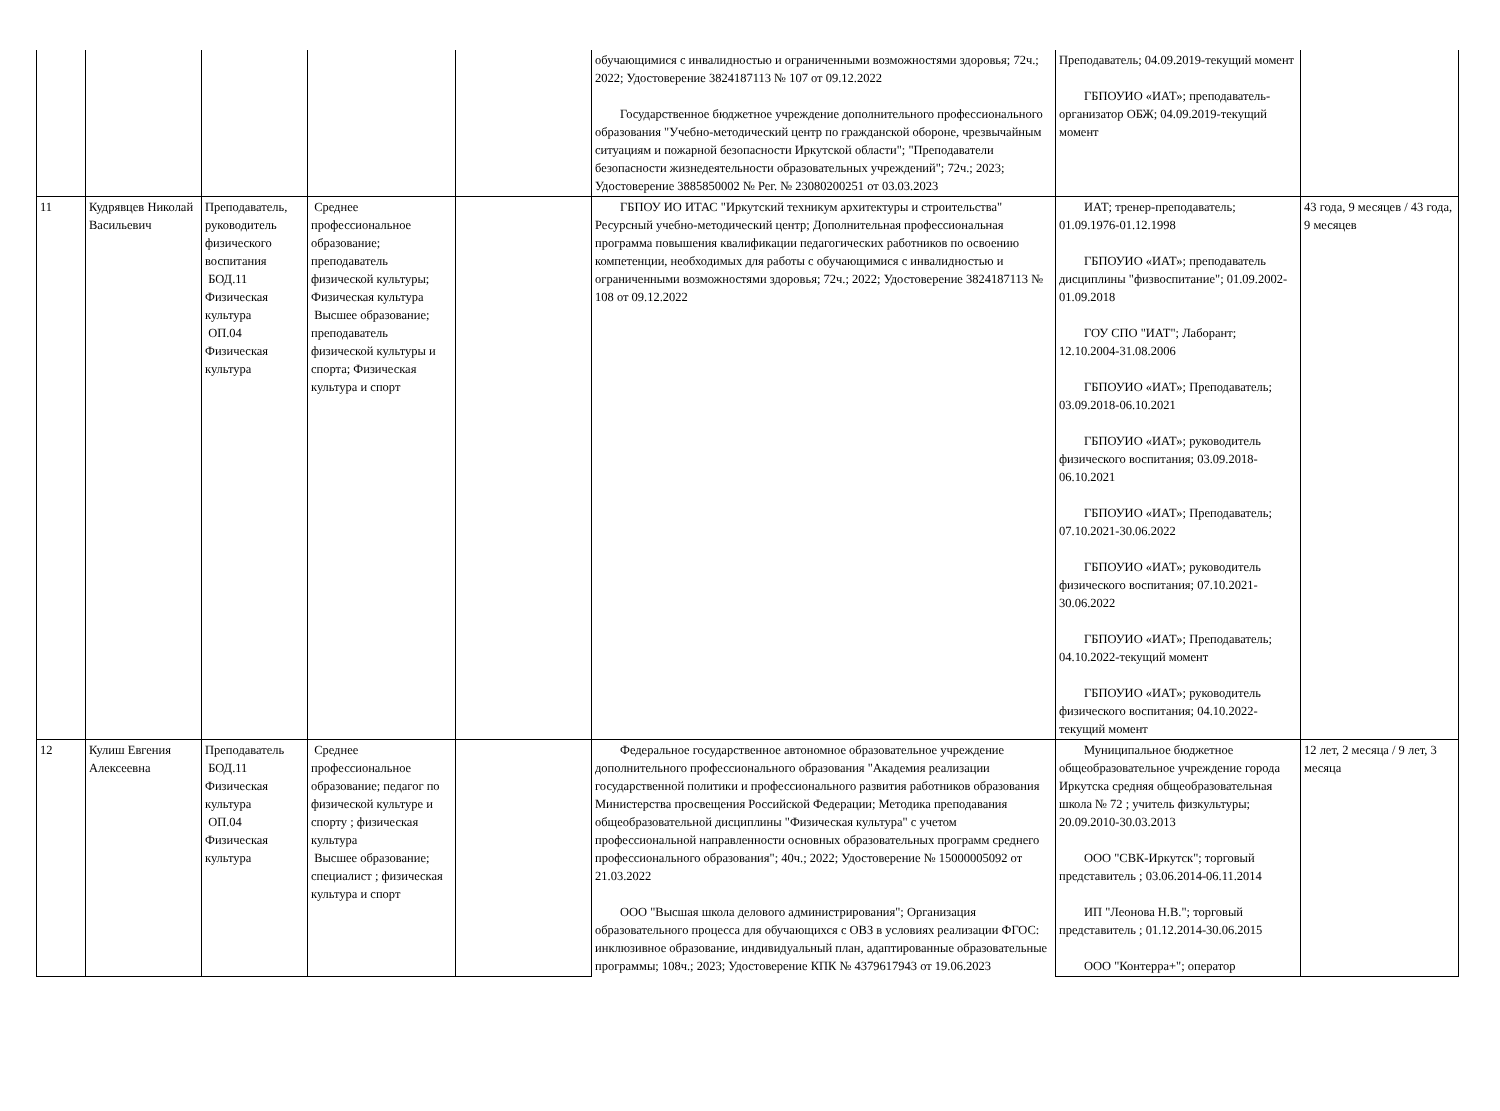| | | | | | обучающимися с инвалидностью и ограниченными возможностями здоровья; 72ч.; 2022; Удостоверение 3824187113 № 107 от 09.12.2022 Государственное бюджетное учреждение дополнительного профессионального образования "Учебно-методический центр по гражданской обороне, чрезвычайным ситуациям и пожарной безопасности Иркутской области"; "Преподаватели безопасности жизнедеятельности образовательных учреждений"; 72ч.; 2023; Удостоверение 3885850002 № Рег. № 23080200251 от 03.03.2023 | Преподаватель; 04.09.2019-текущий момент ГБПОУИО «ИАТ»; преподаватель-организатор ОБЖ; 04.09.2019-текущий момент | |
| 11 | Кудрявцев Николай Васильевич | Преподаватель, руководитель физического воспитания БОД.11 Физическая культура ОП.04 Физическая культура | Среднее профессиональное образование; преподаватель физической культуры; Физическая культура Высшее образование; преподаватель физической культуры и спорта; Физическая культура и спорт | | ГБПОУ ИО ИТАС "Иркутский техникум архитектуры и строительства" Ресурсный учебно-методический центр; Дополнительная профессиональная программа повышения квалификации педагогических работников по освоению компетенции, необходимых для работы с обучающимися с инвалидностью и ограниченными возможностями здоровья; 72ч.; 2022; Удостоверение 3824187113 № 108 от 09.12.2022 | ИАТ; тренер-преподаватель; 01.09.1976-01.12.1998 ГБПОУИО «ИАТ»; преподаватель дисциплины "физвоспитание"; 01.09.2002-01.09.2018 ГОУ СПО "ИАТ"; Лаборант; 12.10.2004-31.08.2006 ГБПОУИО «ИАТ»; Преподаватель; 03.09.2018-06.10.2021 ГБПОУИО «ИАТ»; руководитель физического воспитания; 03.09.2018-06.10.2021 ГБПОУИО «ИАТ»; Преподаватель; 07.10.2021-30.06.2022 ГБПОУИО «ИАТ»; руководитель физического воспитания; 07.10.2021-30.06.2022 ГБПОУИО «ИАТ»; Преподаватель; 04.10.2022-текущий момент ГБПОУИО «ИАТ»; руководитель физического воспитания; 04.10.2022-текущий момент | 43 года, 9 месяцев / 43 года, 9 месяцев |
| 12 | Кулиш Евгения Алексеевна | Преподаватель БОД.11 Физическая культура ОП.04 Физическая культура | Среднее профессиональное образование; педагог по физической культуре и спорту ; физическая культура Высшее образование; специалист ; физическая культура и спорт | | Федеральное государственное автономное образовательное учреждение дополнительного профессионального образования "Академия реализации государственной политики и профессионального развития работников образования Министерства просвещения Российской Федерации; Методика преподавания общеобразовательной дисциплины "Физическая культура" с учетом профессиональной направленности основных образовательных программ среднего профессионального образования"; 40ч.; 2022; Удостоверение № 15000005092 от 21.03.2022 ООО "Высшая школа делового администрирования"; Организация образовательного процесса для обучающихся с ОВЗ в условиях реализации ФГОС: инклюзивное образование, индивидуальный план, адаптированные образовательные программы; 108ч.; 2023; Удостоверение КПК № 4379617943 от 19.06.2023 | Муниципальное бюджетное общеобразовательное учреждение города Иркутска средняя общеобразовательная школа № 72 ; учитель физкультуры; 20.09.2010-30.03.2013 ООО "СВК-Иркутск"; торговый представитель ; 03.06.2014-06.11.2014 ИП "Леонова Н.В."; торговый представитель ; 01.12.2014-30.06.2015 ООО "Контерра+"; оператор | 12 лет, 2 месяца / 9 лет, 3 месяца |